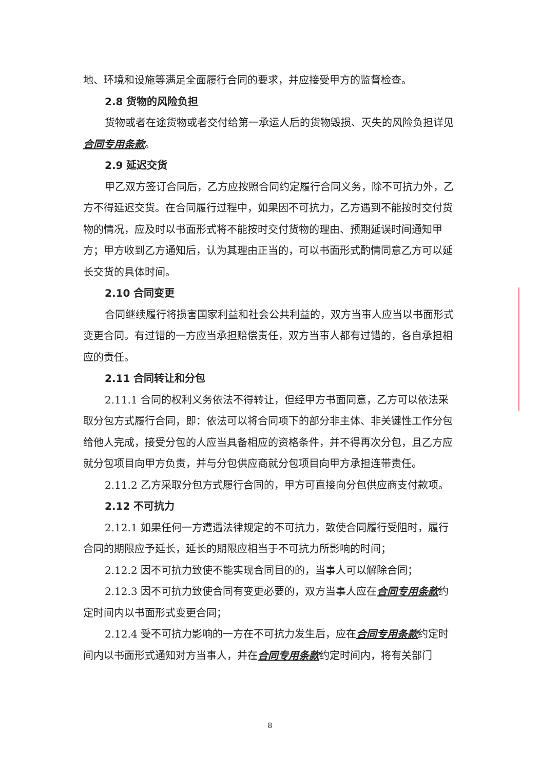地、环境和设施等满足全面履行合同的要求，并应接受甲方的监督检查。
2.8 货物的风险负担
货物或者在途货物或者交付给第一承运人后的货物毁损、灭失的风险负担详见合同专用条款。
2.9 延迟交货
甲乙双方签订合同后，乙方应按照合同约定履行合同义务，除不可抗力外，乙方不得延迟交货。在合同履行过程中，如果因不可抗力，乙方遇到不能按时交付货物的情况，应及时以书面形式将不能按时交付货物的理由、预期延误时间通知甲方；甲方收到乙方通知后，认为其理由正当的，可以书面形式酌情同意乙方可以延长交货的具体时间。
2.10 合同变更
合同继续履行将损害国家利益和社会公共利益的，双方当事人应当以书面形式变更合同。有过错的一方应当承担赔偿责任，双方当事人都有过错的，各自承担相应的责任。
2.11 合同转让和分包
2.11.1 合同的权利义务依法不得转让，但经甲方书面同意，乙方可以依法采取分包方式履行合同，即：依法可以将合同项下的部分非主体、非关键性工作分包给他人完成，接受分包的人应当具备相应的资格条件，并不得再次分包，且乙方应就分包项目向甲方负责，并与分包供应商就分包项目向甲方承担连带责任。
2.11.2 乙方采取分包方式履行合同的，甲方可直接向分包供应商支付款项。
2.12 不可抗力
2.12.1 如果任何一方遭遇法律规定的不可抗力，致使合同履行受阻时，履行合同的期限应予延长，延长的期限应相当于不可抗力所影响的时间；
2.12.2 因不可抗力致使不能实现合同目的的，当事人可以解除合同；
2.12.3 因不可抗力致使合同有变更必要的，双方当事人应在合同专用条款约定时间内以书面形式变更合同；
2.12.4 受不可抗力影响的一方在不可抗力发生后，应在合同专用条款约定时间内以书面形式通知对方当事人，并在合同专用条款约定时间内，将有关部门
8